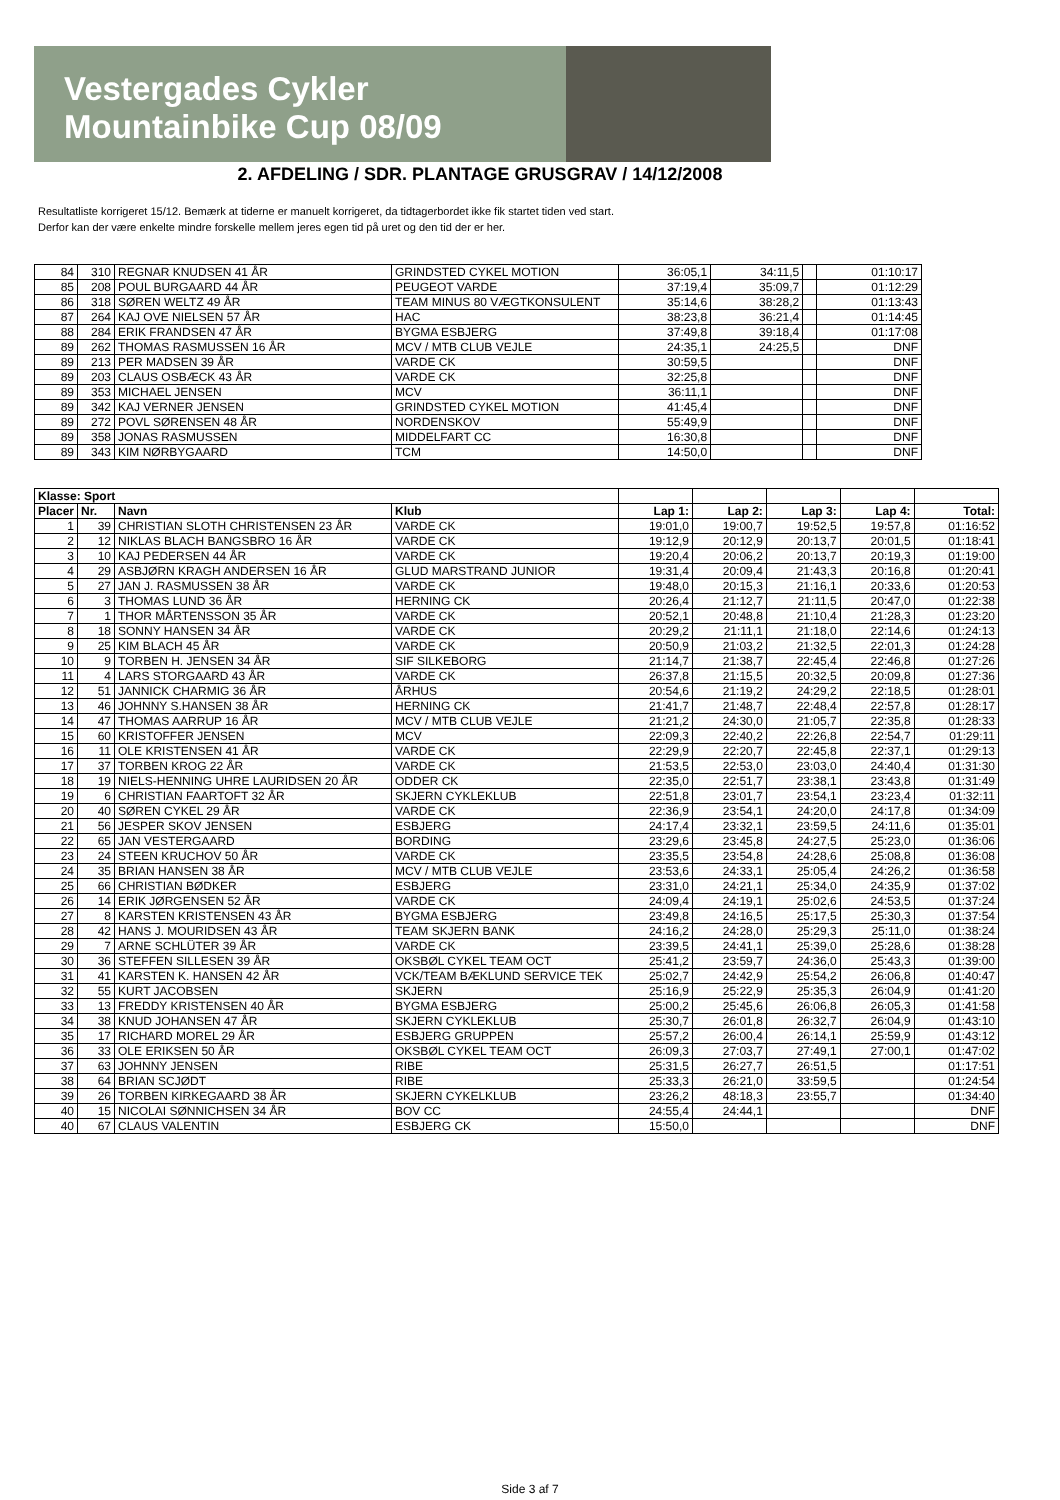Vestergades Cykler
Mountainbike Cup 08/09
2. AFDELING / SDR. PLANTAGE GRUSGRAV / 14/12/2008
Resultatliste korrigeret 15/12. Bemærk at tiderne er manuelt korrigeret, da tidtagerbordet ikke fik startet tiden ved start. Derfor kan der være enkelte mindre forskelle mellem jeres egen tid på uret og den tid der er her.
| 84 | 310 | REGNAR KNUDSEN 41 ÅR | GRINDSTED CYKEL MOTION | 36:05,1 | 34:11,5 | | 01:10:17 |
| 85 | 208 | POUL BURGAARD 44 ÅR | PEUGEOT VARDE | 37:19,4 | 35:09,7 | | 01:12:29 |
| 86 | 318 | SØREN WELTZ 49 ÅR | TEAM MINUS 80 VÆGTKONSULENT | 35:14,6 | 38:28,2 | | 01:13:43 |
| 87 | 264 | KAJ OVE NIELSEN 57 ÅR | HAC | 38:23,8 | 36:21,4 | | 01:14:45 |
| 88 | 284 | ERIK FRANDSEN 47 ÅR | BYGMA ESBJERG | 37:49,8 | 39:18,4 | | 01:17:08 |
| 89 | 262 | THOMAS RASMUSSEN 16 ÅR | MCV / MTB CLUB VEJLE | 24:35,1 | 24:25,5 | | DNF |
| 89 | 213 | PER MADSEN 39 ÅR | VARDE CK | 30:59,5 | | | DNF |
| 89 | 203 | CLAUS OSBÆCK 43 ÅR | VARDE CK | 32:25,8 | | | DNF |
| 89 | 353 | MICHAEL JENSEN | MCV | 36:11,1 | | | DNF |
| 89 | 342 | KAJ VERNER JENSEN | GRINDSTED CYKEL MOTION | 41:45,4 | | | DNF |
| 89 | 272 | POVL SØRENSEN 48 ÅR | NORDENSKOV | 55:49,9 | | | DNF |
| 89 | 358 | JONAS RASMUSSEN | MIDDELFART CC | 16:30,8 | | | DNF |
| 89 | 343 | KIM NØRBYGAARD | TCM | 14:50,0 | | | DNF |
| Klasse: Sport | | | | | | | | |
| --- | --- | --- | --- | --- | --- | --- | --- | --- |
| Placer | Nr. | Navn | Klub | Lap 1: | Lap 2: | Lap 3: | Lap 4: | Total: |
| 1 | 39 | CHRISTIAN SLOTH CHRISTENSEN 23 ÅR | VARDE CK | 19:01,0 | 19:00,7 | 19:52,5 | 19:57,8 | 01:16:52 |
| 2 | 12 | NIKLAS BLACH BANGSBRO 16 ÅR | VARDE CK | 19:12,9 | 20:12,9 | 20:13,7 | 20:01,5 | 01:18:41 |
| 3 | 10 | KAJ PEDERSEN 44 ÅR | VARDE CK | 19:20,4 | 20:06,2 | 20:13,7 | 20:19,3 | 01:19:00 |
| 4 | 29 | ASBJØRN KRAGH ANDERSEN 16 ÅR | GLUD MARSTRAND JUNIOR | 19:31,4 | 20:09,4 | 21:43,3 | 20:16,8 | 01:20:41 |
| 5 | 27 | JAN J. RASMUSSEN 38 ÅR | VARDE CK | 19:48,0 | 20:15,3 | 21:16,1 | 20:33,6 | 01:20:53 |
| 6 | 3 | THOMAS LUND 36 ÅR | HERNING CK | 20:26,4 | 21:12,7 | 21:11,5 | 20:47,0 | 01:22:38 |
| 7 | 1 | THOR MÅRTENSSON 35 ÅR | VARDE CK | 20:52,1 | 20:48,8 | 21:10,4 | 21:28,3 | 01:23:20 |
| 8 | 18 | SONNY HANSEN 34 ÅR | VARDE CK | 20:29,2 | 21:11,1 | 21:18,0 | 22:14,6 | 01:24:13 |
| 9 | 25 | KIM BLACH 45 ÅR | VARDE CK | 20:50,9 | 21:03,2 | 21:32,5 | 22:01,3 | 01:24:28 |
| 10 | 9 | TORBEN H. JENSEN 34 ÅR | SIF SILKEBORG | 21:14,7 | 21:38,7 | 22:45,4 | 22:46,8 | 01:27:26 |
| 11 | 4 | LARS STORGAARD 43 ÅR | VARDE CK | 26:37,8 | 21:15,5 | 20:32,5 | 20:09,8 | 01:27:36 |
| 12 | 51 | JANNICK CHARMIG 36 ÅR | ÅRHUS | 20:54,6 | 21:19,2 | 24:29,2 | 22:18,5 | 01:28:01 |
| 13 | 46 | JOHNNY S.HANSEN 38 ÅR | HERNING CK | 21:41,7 | 21:48,7 | 22:48,4 | 22:57,8 | 01:28:17 |
| 14 | 47 | THOMAS AARRUP 16 ÅR | MCV / MTB CLUB VEJLE | 21:21,2 | 24:30,0 | 21:05,7 | 22:35,8 | 01:28:33 |
| 15 | 60 | KRISTOFFER JENSEN | MCV | 22:09,3 | 22:40,2 | 22:26,8 | 22:54,7 | 01:29:11 |
| 16 | 11 | OLE KRISTENSEN 41 ÅR | VARDE CK | 22:29,9 | 22:20,7 | 22:45,8 | 22:37,1 | 01:29:13 |
| 17 | 37 | TORBEN KROG 22 ÅR | VARDE CK | 21:53,5 | 22:53,0 | 23:03,0 | 24:40,4 | 01:31:30 |
| 18 | 19 | NIELS-HENNING UHRE LAURIDSEN 20 ÅR | ODDER CK | 22:35,0 | 22:51,7 | 23:38,1 | 23:43,8 | 01:31:49 |
| 19 | 6 | CHRISTIAN FAARTOFT 32 ÅR | SKJERN CYKLEKLUB | 22:51,8 | 23:01,7 | 23:54,1 | 23:23,4 | 01:32:11 |
| 20 | 40 | SØREN CYKEL 29 ÅR | VARDE CK | 22:36,9 | 23:54,1 | 24:20,0 | 24:17,8 | 01:34:09 |
| 21 | 56 | JESPER SKOV JENSEN | ESBJERG | 24:17,4 | 23:32,1 | 23:59,5 | 24:11,6 | 01:35:01 |
| 22 | 65 | JAN VESTERGAARD | BORDING | 23:29,6 | 23:45,8 | 24:27,5 | 25:23,0 | 01:36:06 |
| 23 | 24 | STEEN KRUCHOV 50 ÅR | VARDE CK | 23:35,5 | 23:54,8 | 24:28,6 | 25:08,8 | 01:36:08 |
| 24 | 35 | BRIAN HANSEN 38 ÅR | MCV / MTB CLUB VEJLE | 23:53,6 | 24:33,1 | 25:05,4 | 24:26,2 | 01:36:58 |
| 25 | 66 | CHRISTIAN BØDKER | ESBJERG | 23:31,0 | 24:21,1 | 25:34,0 | 24:35,9 | 01:37:02 |
| 26 | 14 | ERIK JØRGENSEN 52 ÅR | VARDE CK | 24:09,4 | 24:19,1 | 25:02,6 | 24:53,5 | 01:37:24 |
| 27 | 8 | KARSTEN KRISTENSEN 43 ÅR | BYGMA ESBJERG | 23:49,8 | 24:16,5 | 25:17,5 | 25:30,3 | 01:37:54 |
| 28 | 42 | HANS J. MOURIDSEN 43 ÅR | TEAM SKJERN BANK | 24:16,2 | 24:28,0 | 25:29,3 | 25:11,0 | 01:38:24 |
| 29 | 7 | ARNE SCHLÜTER 39 ÅR | VARDE CK | 23:39,5 | 24:41,1 | 25:39,0 | 25:28,6 | 01:38:28 |
| 30 | 36 | STEFFEN SILLESEN 39 ÅR | OKSBØL CYKEL TEAM OCT | 25:41,2 | 23:59,7 | 24:36,0 | 25:43,3 | 01:39:00 |
| 31 | 41 | KARSTEN K. HANSEN 42 ÅR | VCK/TEAM BÆKLUND SERVICE TEK | 25:02,7 | 24:42,9 | 25:54,2 | 26:06,8 | 01:40:47 |
| 32 | 55 | KURT JACOBSEN | SKJERN | 25:16,9 | 25:22,9 | 25:35,3 | 26:04,9 | 01:41:20 |
| 33 | 13 | FREDDY KRISTENSEN 40 ÅR | BYGMA ESBJERG | 25:00,2 | 25:45,6 | 26:06,8 | 26:05,3 | 01:41:58 |
| 34 | 38 | KNUD JOHANSEN 47 ÅR | SKJERN CYKLEKLUB | 25:30,7 | 26:01,8 | 26:32,7 | 26:04,9 | 01:43:10 |
| 35 | 17 | RICHARD MOREL 29 ÅR | ESBJERG GRUPPEN | 25:57,2 | 26:00,4 | 26:14,1 | 25:59,9 | 01:43:12 |
| 36 | 33 | OLE ERIKSEN 50 ÅR | OKSBØL CYKEL TEAM OCT | 26:09,3 | 27:03,7 | 27:49,1 | 27:00,1 | 01:47:02 |
| 37 | 63 | JOHNNY JENSEN | RIBE | 25:31,5 | 26:27,7 | 26:51,5 | | 01:17:51 |
| 38 | 64 | BRIAN SCJØDT | RIBE | 25:33,3 | 26:21,0 | 33:59,5 | | 01:24:54 |
| 39 | 26 | TORBEN KIRKEGAARD 38 ÅR | SKJERN CYKELKLUB | 23:26,2 | 48:18,3 | 23:55,7 | | 01:34:40 |
| 40 | 15 | NICOLAI SØNNICHSEN 34 ÅR | BOV CC | 24:55,4 | 24:44,1 | | | DNF |
| 40 | 67 | CLAUS VALENTIN | ESBJERG CK | 15:50,0 | | | | DNF |
Side 3 af 7